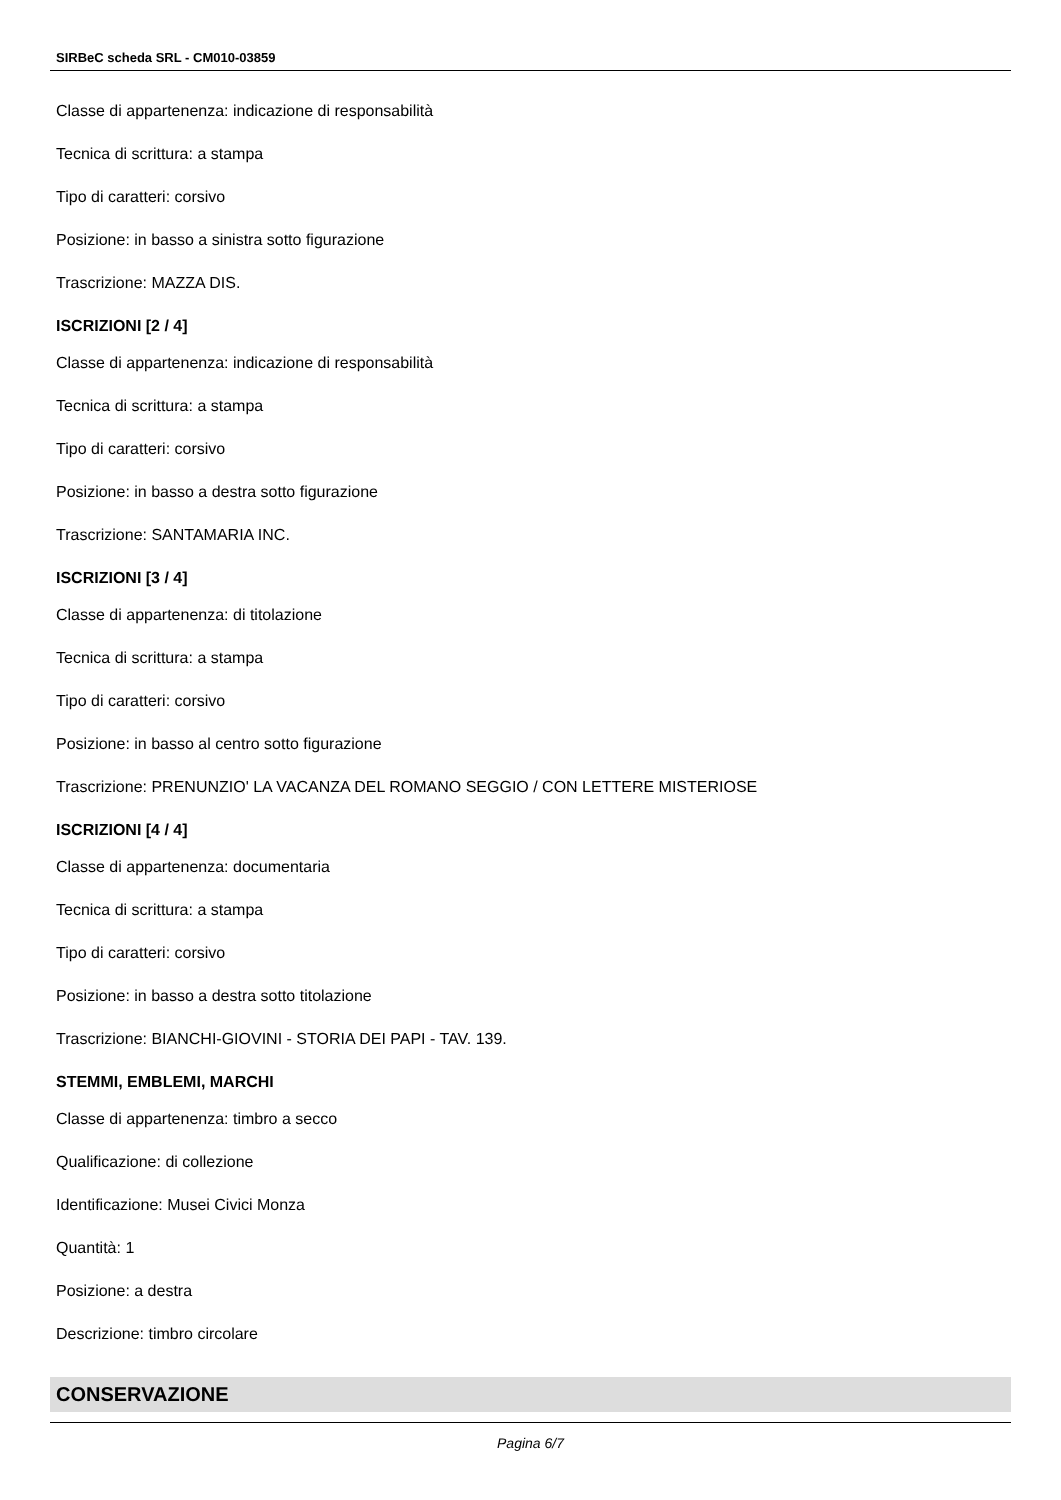SIRBeC scheda SRL - CM010-03859
Classe di appartenenza: indicazione di responsabilità
Tecnica di scrittura: a stampa
Tipo di caratteri: corsivo
Posizione: in basso a sinistra sotto figurazione
Trascrizione: MAZZA DIS.
ISCRIZIONI [2 / 4]
Classe di appartenenza: indicazione di responsabilità
Tecnica di scrittura: a stampa
Tipo di caratteri: corsivo
Posizione: in basso a destra sotto figurazione
Trascrizione: SANTAMARIA INC.
ISCRIZIONI [3 / 4]
Classe di appartenenza: di titolazione
Tecnica di scrittura: a stampa
Tipo di caratteri: corsivo
Posizione: in basso al centro sotto figurazione
Trascrizione: PRENUNZIO' LA VACANZA DEL ROMANO SEGGIO / CON LETTERE MISTERIOSE
ISCRIZIONI [4 / 4]
Classe di appartenenza: documentaria
Tecnica di scrittura: a stampa
Tipo di caratteri: corsivo
Posizione: in basso a destra sotto titolazione
Trascrizione: BIANCHI-GIOVINI - STORIA DEI PAPI - TAV. 139.
STEMMI, EMBLEMI, MARCHI
Classe di appartenenza: timbro a secco
Qualificazione: di collezione
Identificazione: Musei Civici Monza
Quantità: 1
Posizione: a destra
Descrizione: timbro circolare
CONSERVAZIONE
Pagina 6/7